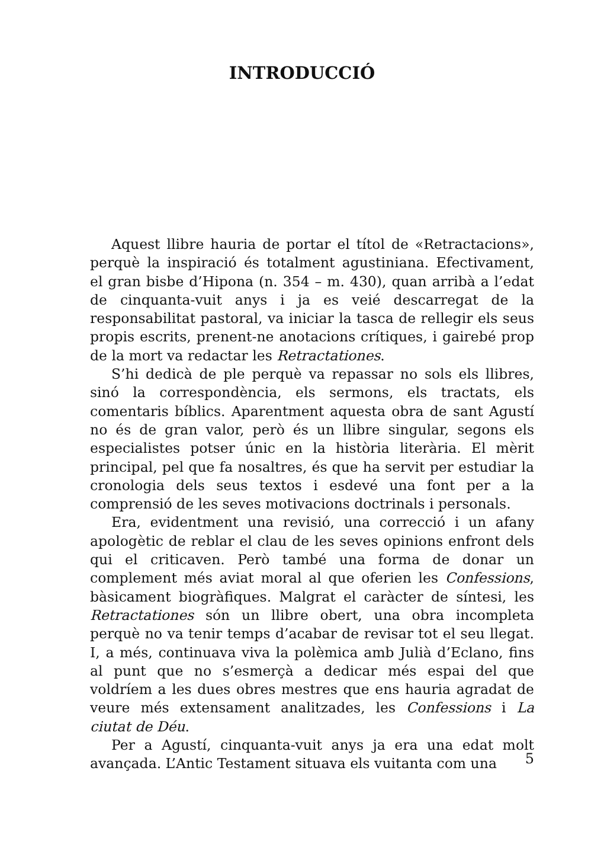INTRODUCCIÓ
Aquest llibre hauria de portar el títol de «Retractacions», perquè la inspiració és totalment agustiniana. Efectivament, el gran bisbe d’Hipona (n. 354 – m. 430), quan arribà a l’edat de cinquanta-vuit anys i ja es veié descarregat de la responsabilitat pastoral, va iniciar la tasca de rellegir els seus propis escrits, prenent-ne anotacions crítiques, i gairebé prop de la mort va redactar les Retractationes.
S’hi dedicà de ple perquè va repassar no sols els llibres, sinó la correspondència, els sermons, els tractats, els comentaris bíblics. Aparentment aquesta obra de sant Agustí no és de gran valor, però és un llibre singular, segons els especialistes potser únic en la història literària. El mèrit principal, pel que fa nosaltres, és que ha servit per estudiar la cronologia dels seus textos i esdevé una font per a la comprensió de les seves motivacions doctrinals i personals.
Era, evidentment una revisió, una correcció i un afany apologètic de reblar el clau de les seves opinions enfront dels qui el criticaven. Però també una forma de donar un complement més aviat moral al que oferien les Confessions, bàsicament biogràfiques. Malgrat el caràcter de síntesi, les Retractationes són un llibre obert, una obra incompleta perquè no va tenir temps d’acabar de revisar tot el seu llegat. I, a més, continuava viva la polèmica amb Julià d’Eclano, fins al punt que no s’esmerçà a dedicar més espai del que voldríem a les dues obres mestres que ens hauria agradat de veure més extensament analitzades, les Confessions i La ciutat de Déu.
Per a Agustí, cinquanta-vuit anys ja era una edat molt avançada. L’Antic Testament situava els vuitanta com una
5